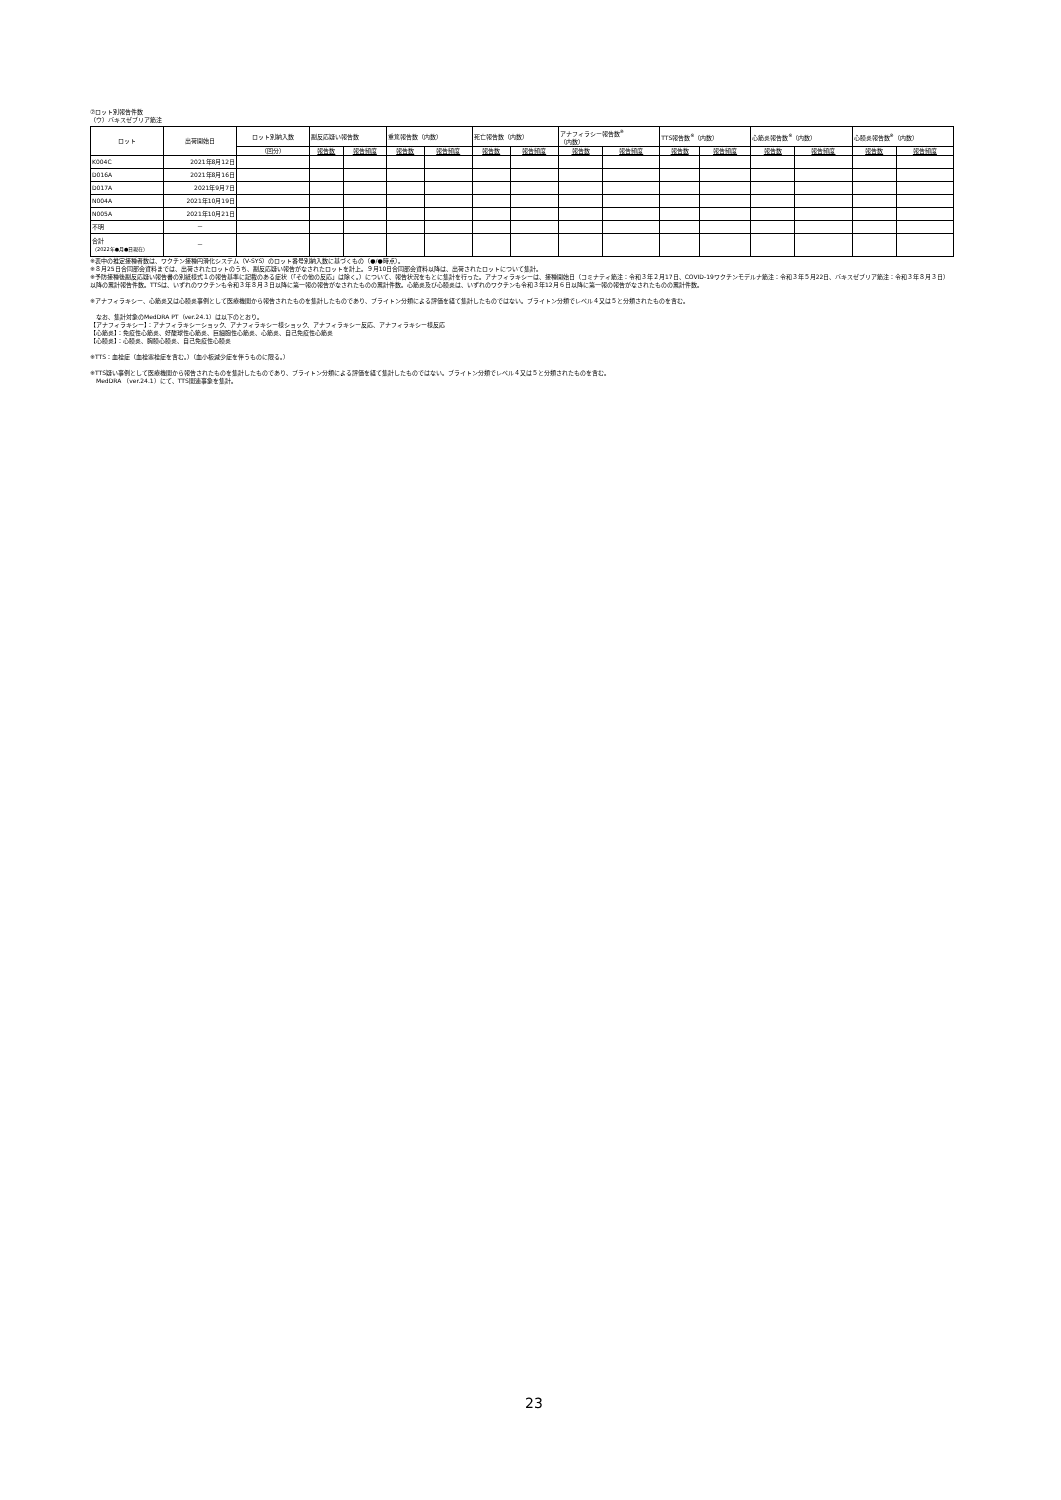⑦ロット別報告件数
（ウ）バキスゼブリア筋注
| ロット | 出荷開始日 | ロット別納入数 | 副反応疑い報告数 | | 重篤報告数（内数） | | 死亡報告数（内数） | | アナフィラシー報告数<sup>※</sup> （内数） | | TTS報告数<sup>※</sup>（内数） | | 心筋炎報告数<sup>※</sup>（内数） | | 心膜炎報告数<sup>※</sup>（内数） | |
| --- | --- | --- | --- | --- | --- | --- | --- | --- | --- | --- | --- | --- | --- | --- | --- | --- |
| | | （回分） | 報告数 | 報告頻度 | 報告数 | 報告頻度 | 報告数 | 報告頻度 | 報告数 | 報告頻度 | 報告数 | 報告頻度 | 報告数 | 報告頻度 | 報告数 | 報告頻度 |
| K004C | 2021年8月12日 | | | | | | | | | | | | | | | |
| D016A | 2021年8月16日 | | | | | | | | | | | | | | | |
| D017A | 2021年9月7日 | | | | | | | | | | | | | | | |
| N004A | 2021年10月19日 | | | | | | | | | | | | | | | |
| N005A | 2021年10月21日 | | | | | | | | | | | | | | | |
| 不明 | － | | | | | | | | | | | | | | | |
| 合計 （2022年●月●日現在） | － | | | | | | | | | | | | | | | |
※表中の推定接種者数は、ワクチン接種円滑化システム（V-SYS）のロット番号別納入数に基づくもの（●/●時点）。
※８月25日合同部会資料までは、出荷されたロットのうち、副反応疑い報告がなされたロットを計上。９月10日合同部会資料以降は、出荷されたロットについて集計。
※予防接種後副反応疑い報告書の別紙様式１の報告基準に記載のある症状（「その他の反応」は除く。）について、報告状況をもとに集計を行った。アナフィラキシーは、接種開始日（コミナティ筋注：令和３年２月17日、COVID-19ワクチンモデルナ筋注：令和３年５月22日、バキスゼブリア筋注：令和３年８月３日）以降の累計報告件数。TTSは、いずれのワクチンも令和３年８月３日以降に第一報の報告がなされたものの累計件数。心筋炎及び心膜炎は、いずれのワクチンも令和３年12月６日以降に第一報の報告がなされたものの累計件数。
※アナフィラキシー、心筋炎又は心膜炎事例として医療機関から報告されたものを集計したものであり、ブライトン分類による評価を経て集計したものではない。ブライトン分類でレベル４又は５と分類されたものを含む。
　なお、集計対象のMedDRA PT（ver.24.1）は以下のとおり。
【アナフィラキシー】：アナフィラキシーショック、アナフィラキシー様ショック、アナフィラキシー反応、アナフィラキシー様反応
【心筋炎】：免疫性心筋炎、好酸球性心筋炎、巨細胞性心筋炎、心筋炎、自己免疫性心筋炎
【心膜炎】：心膜炎、胸膜心膜炎、自己免疫性心膜炎
※TTS：血栓症（血栓塞栓症を含む。）（血小板減少症を伴うものに限る。）
※TTS疑い事例として医療機関から報告されたものを集計したものであり、ブライトン分類による評価を経て集計したものではない。ブライトン分類でレベル４又は５と分類されたものを含む。
　MedDRA （ver.24.1）にて、TTS関連事象を集計。
23